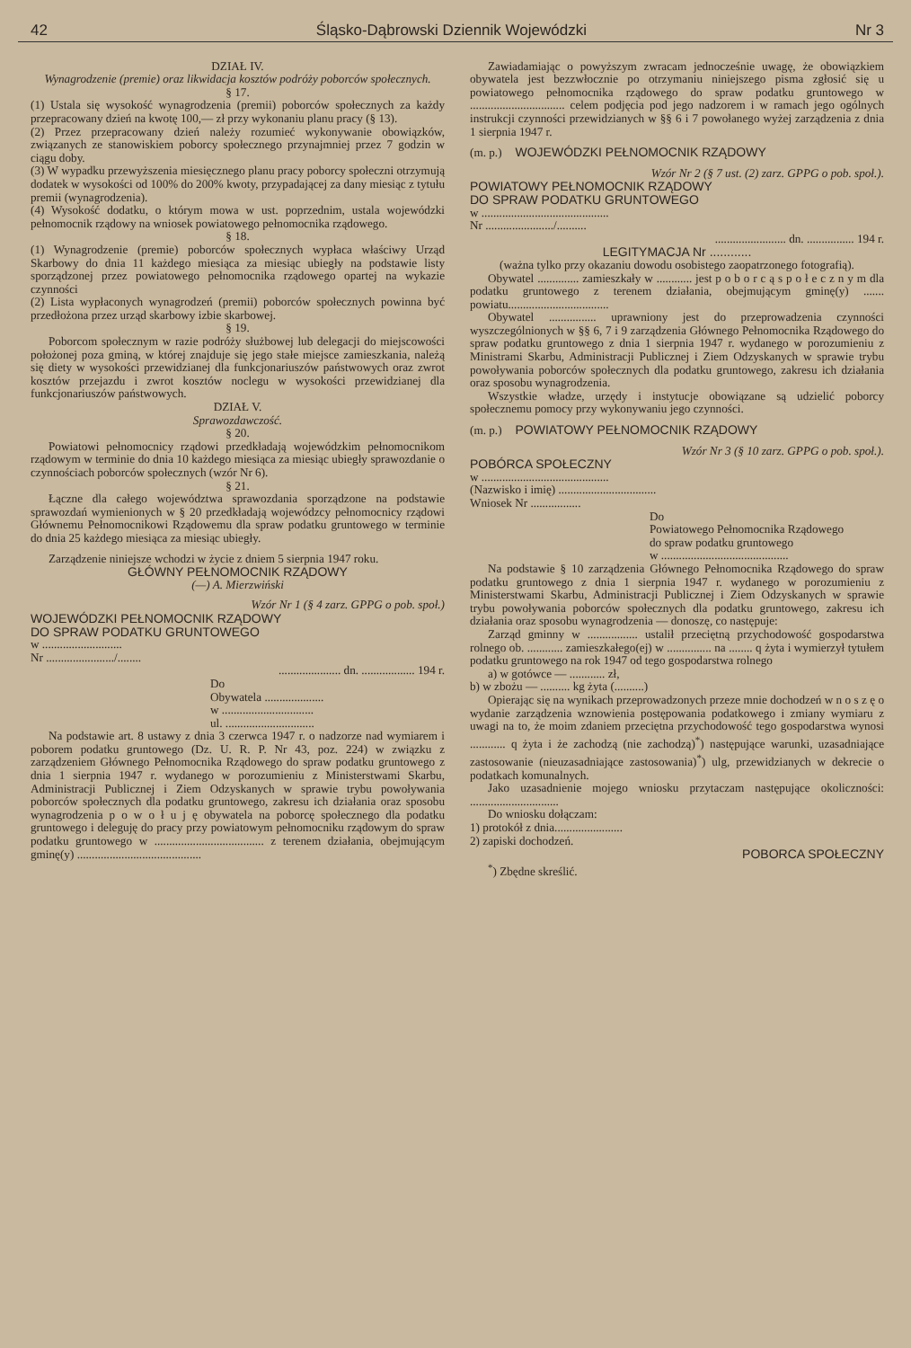42 Śląsko-Dąbrowski Dziennik Wojewódzki Nr 3
DZIAŁ IV.
Wynagrodzenie (premie) oraz likwidacja kosztów podróży poborców społecznych.
§ 17.
(1) Ustala się wysokość wynagrodzenia (premii) poborców społecznych za każdy przepracowany dzień na kwotę 100,— zł przy wykonaniu planu pracy (§ 13).
(2) Przez przepracowany dzień należy rozumieć wykonywanie obowiązków, związanych ze stanowiskiem poborcy społecznego przynajmniej przez 7 godzin w ciągu doby.
(3) W wypadku przewyższenia miesięcznego planu pracy poborcy społeczni otrzymują dodatek w wysokości od 100% do 200% kwoty, przypadającej za dany miesiąc z tytułu premii (wynagrodzenia).
(4) Wysokość dodatku, o którym mowa w ust. poprzednim, ustala wojewódzki pełnomocnik rządowy na wniosek powiatowego pełnomocnika rządowego.
§ 18.
(1) Wynagrodzenie (premie) poborców społecznych wypłaca właściwy Urząd Skarbowy do dnia 11 każdego miesiąca za miesiąc ubiegły na podstawie listy sporządzonej przez powiatowego pełnomocnika rządowego opartej na wykazie czynności
(2) Lista wypłaconych wynagrodzeń (premii) poborców społecznych powinna być przedłożona przez urząd skarbowy izbie skarbowej.
§ 19.
Poborcom społecznym w razie podróży służbowej lub delegacji do miejscowości położonej poza gminą, w której znajduje się jego stałe miejsce zamieszkania, należą się diety w wysokości przewidzianej dla funkcjonariuszów państwowych oraz zwrot kosztów przejazdu i zwrot kosztów noclegu w wysokości przewidzianej dla funkcjonariuszów państwowych.
DZIAŁ V.
Sprawozdawczość.
§ 20.
Powiatowi pełnomocnicy rządowi przedkładają wojewódzkim pełnomocnikom rządowym w terminie do dnia 10 każdego miesiąca za miesiąc ubiegły sprawozdanie o czynnościach poborców społecznych (wzór Nr 6).
§ 21.
Łączne dla całego województwa sprawozdania sporządzone na podstawie sprawozdań wymienionych w § 20 przedkładają wojewódzcy pełnomocnicy rządowi Głównemu Pełnomocnikowi Rządowemu dla spraw podatku gruntowego w terminie do dnia 25 każdego miesiąca za miesiąc ubiegły.
Zarządzenie niniejsze wchodzi w życie z dniem 5 sierpnia 1947 roku.
GŁÓWNY PEŁNOMOCNIK RZĄDOWY
(—) A. Mierzwiński
Wzór Nr 1 (§ 4 zarz. GPPG o pob. społ.)
WOJEWÓDZKI PEŁNOMOCNIK RZĄDOWY
DO SPRAW PODATKU GRUNTOWEGO
w ...........................
Nr ......................./........
..................... dn. .................. 194 r.
Do
Obywatela ....................
w ...............................
ul. ..............................
Na podstawie art. 8 ustawy z dnia 3 czerwca 1947 r. o nadzorze nad wymiarem i poborem podatku gruntowego (Dz. U. R. P. Nr 43, poz. 224) w związku z zarządzeniem Głównego Pełnomocnika Rządowego do spraw podatku gruntowego z dnia 1 sierpnia 1947 r. wydanego w porozumieniu z Ministerstwami Skarbu, Administracji Publicznej i Ziem Odzyskanych w sprawie trybu powoływania poborców społecznych dla podatku gruntowego, zakresu ich działania oraz sposobu wynagrodzenia p o w o ł u j ę obywatela na poborcę społecznego dla podatku gruntowego i deleguję do pracy przy powiatowym pełnomocniku rządowym do spraw podatku gruntowego w ..................................... z terenem działania, obejmującym gminę(y) ..........................................
Zawiadamiając o powyższym zwracam jednocześnie uwagę, że obowiązkiem obywatela jest bezzwłocznie po otrzymaniu niniejszego pisma zgłosić się u powiatowego pełnomocnika rządowego do spraw podatku gruntowego w ................................ celem podjęcia pod jego nadzorem i w ramach jego ogólnych instrukcji czynności przewidzianych w §§ 6 i 7 powołanego wyżej zarządzenia z dnia 1 sierpnia 1947 r.
(m. p.) WOJEWÓDZKI PEŁNOMOCNIK RZĄDOWY
Wzór Nr 2 (§ 7 ust. (2) zarz. GPPG o pob. społ.).
POWIATOWY PEŁNOMOCNIK RZĄDOWY
DO SPRAW PODATKU GRUNTOWEGO
w ...........................................
Nr ......................./..........
........................ dn. ................ 194 r.
LEGITYMACJA Nr ............
(ważna tylko przy okazaniu dowodu osobistego zaopatrzonego fotografią).
Obywatel .............. zamieszkały w ............ jest p o b o r c ą s p o ł e c z n y m dla podatku gruntowego z terenem działania, obejmującym gminę(y) ....... powiatu..................................
Obywatel ................ uprawniony jest do przeprowadzenia czynności wyszczególnionych w §§ 6, 7 i 9 zarządzenia Głównego Pełnomocnika Rządowego do spraw podatku gruntowego z dnia 1 sierpnia 1947 r. wydanego w porozumieniu z Ministrami Skarbu, Administracji Publicznej i Ziem Odzyskanych w sprawie trybu powoływania poborców społecznych dla podatku gruntowego, zakresu ich działania oraz sposobu wynagrodzenia.
Wszystkie władze, urzędy i instytucje obowiązane są udzielić poborcy społecznemu pomocy przy wykonywaniu jego czynności.
(m. p.) POWIATOWY PEŁNOMOCNIK RZĄDOWY
Wzór Nr 3 (§ 10 zarz. GPPG o pob. społ.).
POBÓRCA SPOŁECZNY
w ...........................................
(Nazwisko i imię) .................................
Wniosek Nr .................
Do
Powiatowego Pełnomocnika Rządowego
do spraw podatku gruntowego
w ...........................................
Na podstawie § 10 zarządzenia Głównego Pełnomocnika Rządowego do spraw podatku gruntowego z dnia 1 sierpnia 1947 r. wydanego w porozumieniu z Ministerstwami Skarbu, Administracji Publicznej i Ziem Odzyskanych w sprawie trybu powoływania poborców społecznych dla podatku gruntowego, zakresu ich działania oraz sposobu wynagrodzenia — donoszę, co następuje:
Zarząd gminny w ................. ustalił przeciętną przychodowość gospodarstwa rolnego ob. ............ zamieszkałego(ej) w ............... na ........ q żyta i wymierzył tytułem podatku gruntowego na rok 1947 od tego gospodarstwa rolnego
a) w gotówce — ............ zł,
b) w zbożu — .......... kg żyta (..........)
Opierając się na wynikach przeprowadzonych przeze mnie dochodzeń w n o s z ę o wydanie zarządzenia wznowienia postępowania podatkowego i zmiany wymiaru z uwagi na to, że moim zdaniem przeciętna przychodowość tego gospodarstwa wynosi ............ q żyta i że zachodzą (nie zachodzą)<sup>*</sup>) następujące warunki, uzasadniające zastosowanie (nieuzasadniające zastosowania)<sup>*</sup>) ulg, przewidzianych w dekrecie o podatkach komunalnych.
Jako uzasadnienie mojego wniosku przytaczam następujące okoliczności: ..............................
Do wniosku dołączam:
1) protokół z dnia.......................
2) zapiski dochodzeń.
POBORCA SPOŁECZNY
<sup>*</sup>) Zbędne skreślić.